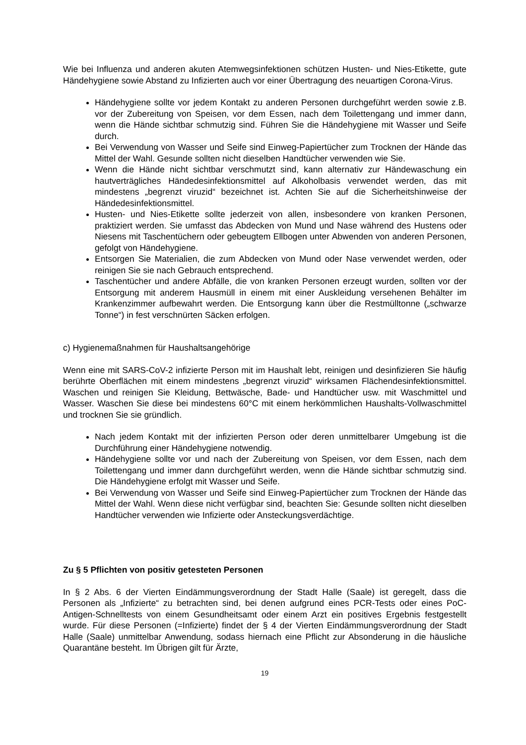Wie bei Influenza und anderen akuten Atemwegsinfektionen schützen Husten- und Nies-Etikette, gute Händehygiene sowie Abstand zu Infizierten auch vor einer Übertragung des neuartigen Corona-Virus.
Händehygiene sollte vor jedem Kontakt zu anderen Personen durchgeführt werden sowie z.B. vor der Zubereitung von Speisen, vor dem Essen, nach dem Toilettengang und immer dann, wenn die Hände sichtbar schmutzig sind. Führen Sie die Händehygiene mit Wasser und Seife durch.
Bei Verwendung von Wasser und Seife sind Einweg-Papiertücher zum Trocknen der Hände das Mittel der Wahl. Gesunde sollten nicht dieselben Handtücher verwenden wie Sie.
Wenn die Hände nicht sichtbar verschmutzt sind, kann alternativ zur Händewaschung ein hautverträgliches Händedesinfektionsmittel auf Alkoholbasis verwendet werden, das mit mindestens „begrenzt viruzid“ bezeichnet ist. Achten Sie auf die Sicherheitshinweise der Händedesinfektionsmittel.
Husten- und Nies-Etikette sollte jederzeit von allen, insbesondere von kranken Personen, praktiziert werden. Sie umfasst das Abdecken von Mund und Nase während des Hustens oder Niesens mit Taschentüchern oder gebeugtem Ellbogen unter Abwenden von anderen Personen, gefolgt von Händehygiene.
Entsorgen Sie Materialien, die zum Abdecken von Mund oder Nase verwendet werden, oder reinigen Sie sie nach Gebrauch entsprechend.
Taschentücher und andere Abfälle, die von kranken Personen erzeugt wurden, sollten vor der Entsorgung mit anderem Hausmüll in einem mit einer Auskleidung versehenen Behälter im Krankenzimmer aufbewahrt werden. Die Entsorgung kann über die Restmülltonne („schwarze Tonne“) in fest verschnürten Säcken erfolgen.
c) Hygienemaßnahmen für Haushaltsangehörige
Wenn eine mit SARS-CoV-2 infizierte Person mit im Haushalt lebt, reinigen und desinfizieren Sie häufig berührte Oberflächen mit einem mindestens „begrenzt viruzid“ wirksamen Flächendesinfektionsmittel. Waschen und reinigen Sie Kleidung, Bettwäsche, Bade- und Handtücher usw. mit Waschmittel und Wasser. Waschen Sie diese bei mindestens 60°C mit einem herkömmlichen Haushalts-Vollwaschmittel und trocknen Sie sie gründlich.
Nach jedem Kontakt mit der infizierten Person oder deren unmittelbarer Umgebung ist die Durchführung einer Händehygiene notwendig.
Händehygiene sollte vor und nach der Zubereitung von Speisen, vor dem Essen, nach dem Toilettengang und immer dann durchgeführt werden, wenn die Hände sichtbar schmutzig sind. Die Händehygiene erfolgt mit Wasser und Seife.
Bei Verwendung von Wasser und Seife sind Einweg-Papiertücher zum Trocknen der Hände das Mittel der Wahl. Wenn diese nicht verfügbar sind, beachten Sie: Gesunde sollten nicht dieselben Handtücher verwenden wie Infizierte oder Ansteckungsverdächtige.
Zu § 5 Pflichten von positiv getesteten Personen
In § 2 Abs. 6 der Vierten Eindämmungsverordnung der Stadt Halle (Saale) ist geregelt, dass die Personen als „Infizierte“ zu betrachten sind, bei denen aufgrund eines PCR-Tests oder eines PoC-Antigen-Schnelltests von einem Gesundheitsamt oder einem Arzt ein positives Ergebnis festgestellt wurde. Für diese Personen (=Infizierte) findet der § 4 der Vierten Eindämmungsverordnung der Stadt Halle (Saale) unmittelbar Anwendung, sodass hiernach eine Pflicht zur Absonderung in die häusliche Quarantäne besteht. Im Übrigen gilt für Ärzte,
19